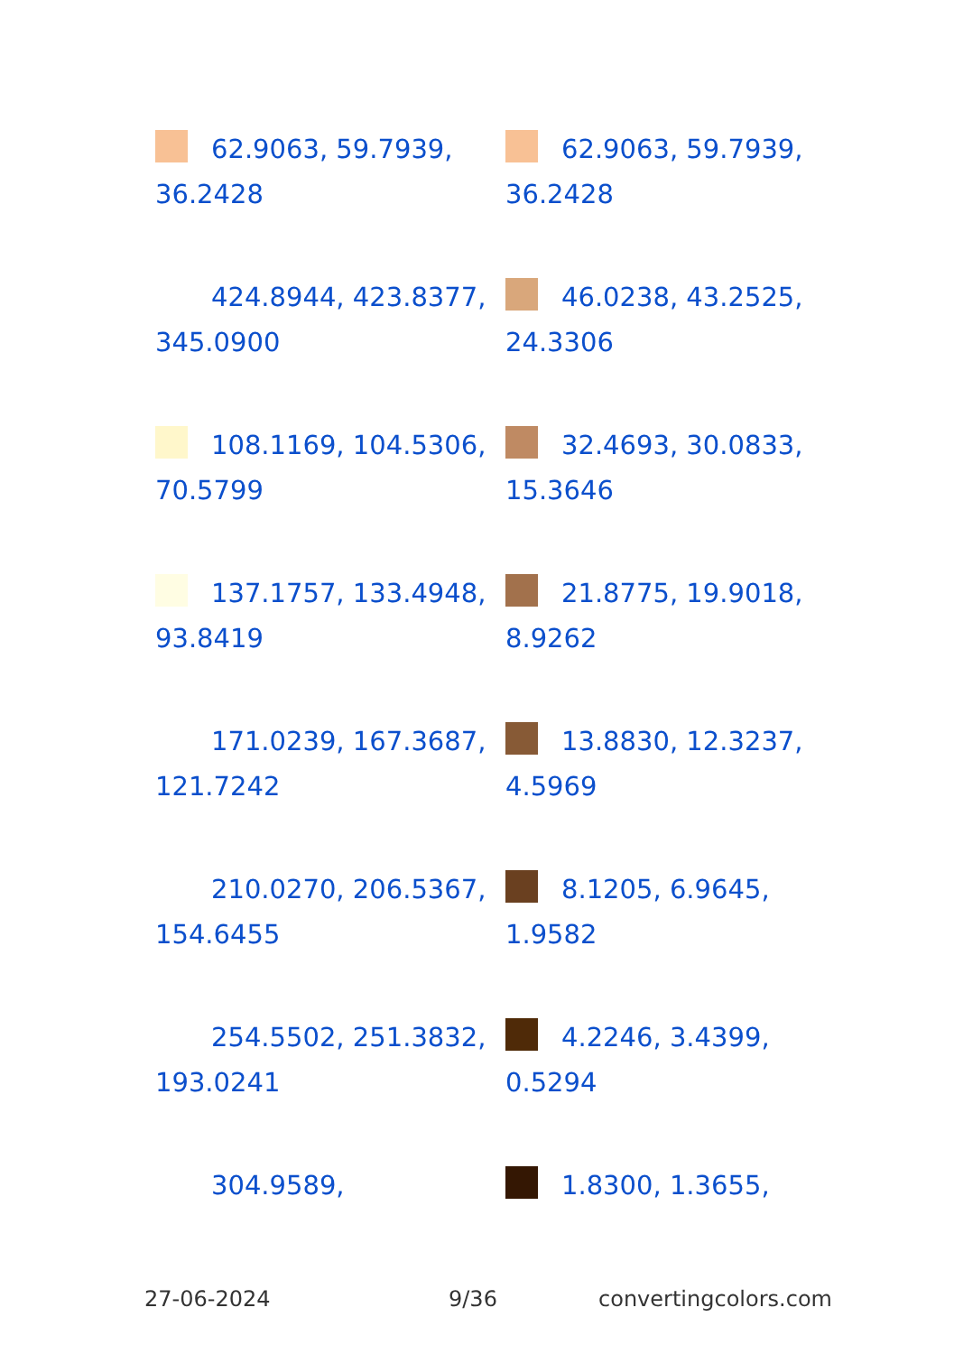| 62.9063, 59.7939, 36.2428 | 62.9063, 59.7939, 36.2428 |
| 424.8944, 423.8377, 345.0900 | 46.0238, 43.2525, 24.3306 |
| 108.1169, 104.5306, 70.5799 | 32.4693, 30.0833, 15.3646 |
| 137.1757, 133.4948, 93.8419 | 21.8775, 19.9018, 8.9262 |
| 171.0239, 167.3687, 121.7242 | 13.8830, 12.3237, 4.5969 |
| 210.0270, 206.5367, 154.6455 | 8.1205, 6.9645, 1.9582 |
| 254.5502, 251.3832, 193.0241 | 4.2246, 3.4399, 0.5294 |
| 304.9589, | 1.8300, 1.3655, |
27-06-2024 9/36 convertingcolors.com